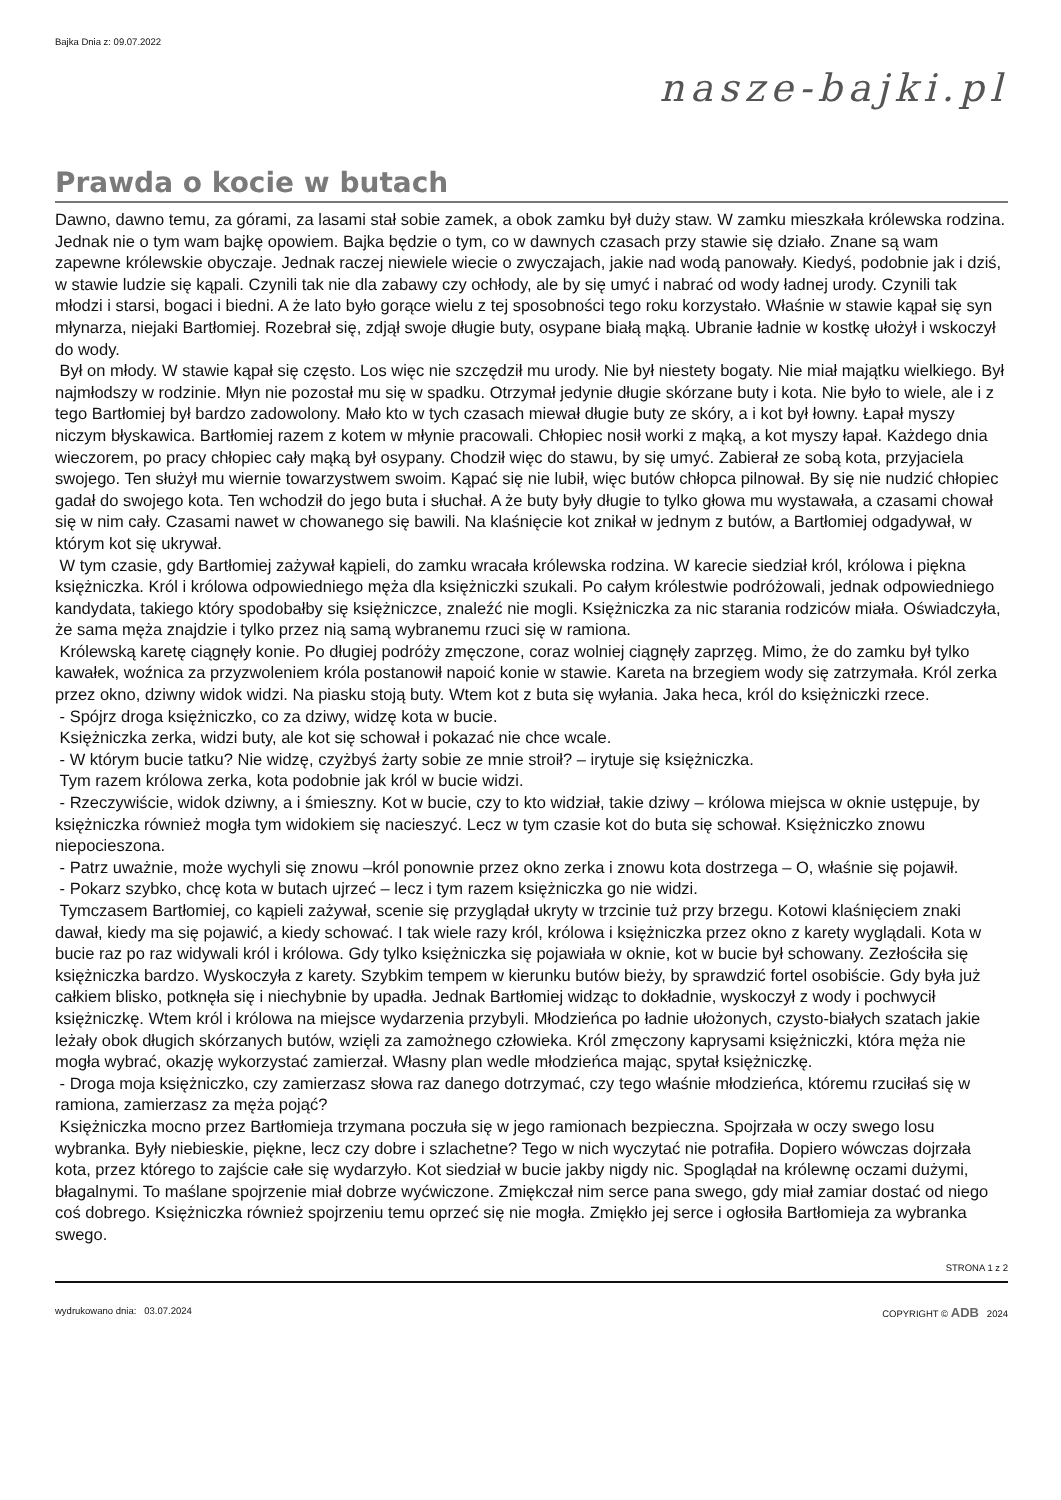Bajka Dnia z: 09.07.2022
nasze-bajki.pl
Prawda o kocie w butach
Dawno, dawno temu, za górami, za lasami stał sobie zamek, a obok zamku był duży staw. W zamku mieszkała królewska rodzina. Jednak nie o tym wam bajkę opowiem. Bajka będzie o tym, co w dawnych czasach przy stawie się działo. Znane są wam zapewne królewskie obyczaje. Jednak raczej niewiele wiecie o zwyczajach, jakie nad wodą panowały. Kiedyś, podobnie jak i dziś, w stawie ludzie się kąpali. Czynili tak nie dla zabawy czy ochłody, ale by się umyć i nabrać od wody ładnej urody. Czynili tak młodzi i starsi, bogaci i biedni. A że lato było gorące wielu z tej sposobności tego roku korzystało. Właśnie w stawie kąpał się syn młynarza, niejaki Bartłomiej. Rozebrał się, zdjął swoje długie buty, osypane białą mąką. Ubranie ładnie w kostkę ułożył i wskoczył do wody.
Był on młody. W stawie kąpał się często. Los więc nie szczędził mu urody. Nie był niestety bogaty. Nie miał majątku wielkiego. Był najmłodszy w rodzinie. Młyn nie pozostał mu się w spadku. Otrzymał jedynie długie skórzane buty i kota. Nie było to wiele, ale i z tego Bartłomiej był bardzo zadowolony. Mało kto w tych czasach miewał długie buty ze skóry, a i kot był łowny. Łapał myszy niczym błyskawica. Bartłomiej razem z kotem w młynie pracowali. Chłopiec nosił worki z mąką, a kot myszy łapał. Każdego dnia wieczorem, po pracy chłopiec cały mąką był osypany. Chodził więc do stawu, by się umyć. Zabierał ze sobą kota, przyjaciela swojego. Ten służył mu wiernie towarzystwem swoim. Kąpać się nie lubił, więc butów chłopca pilnował. By się nie nudzić chłopiec gadał do swojego kota. Ten wchodził do jego buta i słuchał. A że buty były długie to tylko głowa mu wystawała, a czasami chował się w nim cały. Czasami nawet w chowanego się bawili. Na klaśnięcie kot znikał w jednym z butów, a Bartłomiej odgadywał, w którym kot się ukrywał.
W tym czasie, gdy Bartłomiej zażywał kąpieli, do zamku wracała królewska rodzina. W karecie siedział król, królowa i piękna księżniczka. Król i królowa odpowiedniego męża dla księżniczki szukali. Po całym królestwie podróżowali, jednak odpowiedniego kandydata, takiego który spodobałby się księżniczce, znaleźć nie mogli. Księżniczka za nic starania rodziców miała. Oświadczyła, że sama męża znajdzie i tylko przez nią samą wybranemu rzuci się w ramiona.
Królewską karetę ciągnęły konie. Po długiej podróży zmęczone, coraz wolniej ciągnęły zaprzęg. Mimo, że do zamku był tylko kawałek, woźnica za przyzwoleniem króla postanowił napoić konie w stawie. Kareta na brzegiem wody się zatrzymała. Król zerka przez okno, dziwny widok widzi. Na piasku stoją buty. Wtem kot z buta się wyłania. Jaka heca, król do księżniczki rzece.
- Spójrz droga księżniczko, co za dziwy, widzę kota w bucie.
Księżniczka zerka, widzi buty, ale kot się schował i pokazać nie chce wcale.
- W którym bucie tatku? Nie widzę, czyżbyś żarty sobie ze mnie stroił? – irytuje się księżniczka.
Tym razem królowa zerka, kota podobnie jak król w bucie widzi.
- Rzeczywiście, widok dziwny, a i śmieszny. Kot w bucie, czy to kto widział, takie dziwy – królowa miejsca w oknie ustępuje, by księżniczka również mogła tym widokiem się nacieszyć. Lecz w tym czasie kot do buta się schował. Księżniczko znowu niepocieszona.
- Patrz uważnie, może wychyli się znowu –król ponownie przez okno zerka i znowu kota dostrzega – O, właśnie się pojawił.
- Pokarz szybko, chcę kota w butach ujrzeć – lecz i tym razem księżniczka go nie widzi.
Tymczasem Bartłomiej, co kąpieli zażywał, scenie się przyglądał ukryty w trzcinie tuż przy brzegu. Kotowi klaśnięciem znaki dawał, kiedy ma się pojawić, a kiedy schować. I tak wiele razy król, królowa i księżniczka przez okno z karety wyglądali. Kota w bucie raz po raz widywali król i królowa. Gdy tylko księżniczka się pojawiała w oknie, kot w bucie był schowany. Zezłościła się księżniczka bardzo. Wyskoczyła z karety. Szybkim tempem w kierunku butów bieży, by sprawdzić fortel osobiście. Gdy była już całkiem blisko, potknęła się i niechybnie by upadła. Jednak Bartłomiej widząc to dokładnie, wyskoczył z wody i pochwycił księżniczkę. Wtem król i królowa na miejsce wydarzenia przybyli. Młodzieńca po ładnie ułożonych, czysto-białych szatach jakie leżały obok długich skórzanych butów, wzięli za zamożnego człowieka. Król zmęczony kaprysami księżniczki, która męża nie mogła wybrać, okazję wykorzystać zamierzał. Własny plan wedle młodzieńca mając, spytał księżniczkę.
- Droga moja księżniczko, czy zamierzasz słowa raz danego dotrzymać, czy tego właśnie młodzieńca, któremu rzuciłaś się w ramiona, zamierzasz za męża pojąć?
Księżniczka mocno przez Bartłomieja trzymana poczuła się w jego ramionach bezpieczna. Spojrzała w oczy swego losu wybranka. Były niebieskie, piękne, lecz czy dobre i szlachetne? Tego w nich wyczytać nie potrafiła. Dopiero wówczas dojrzała kota, przez którego to zajście całe się wydarzyło. Kot siedział w bucie jakby nigdy nic. Spoglądał na królewnę oczami dużymi, błagalnymi. To maślane spojrzenie miał dobrze wyćwiczone. Zmiękczał nim serce pana swego, gdy miał zamiar dostać od niego coś dobrego. Księżniczka również spojrzeniu temu oprzeć się nie mogła. Zmiękło jej serce i ogłosiła Bartłomieja za wybranka swego.
STRONA 1 z 2
wydrukowano dnia: 03.07.2024 COPYRIGHT © ADB 2024